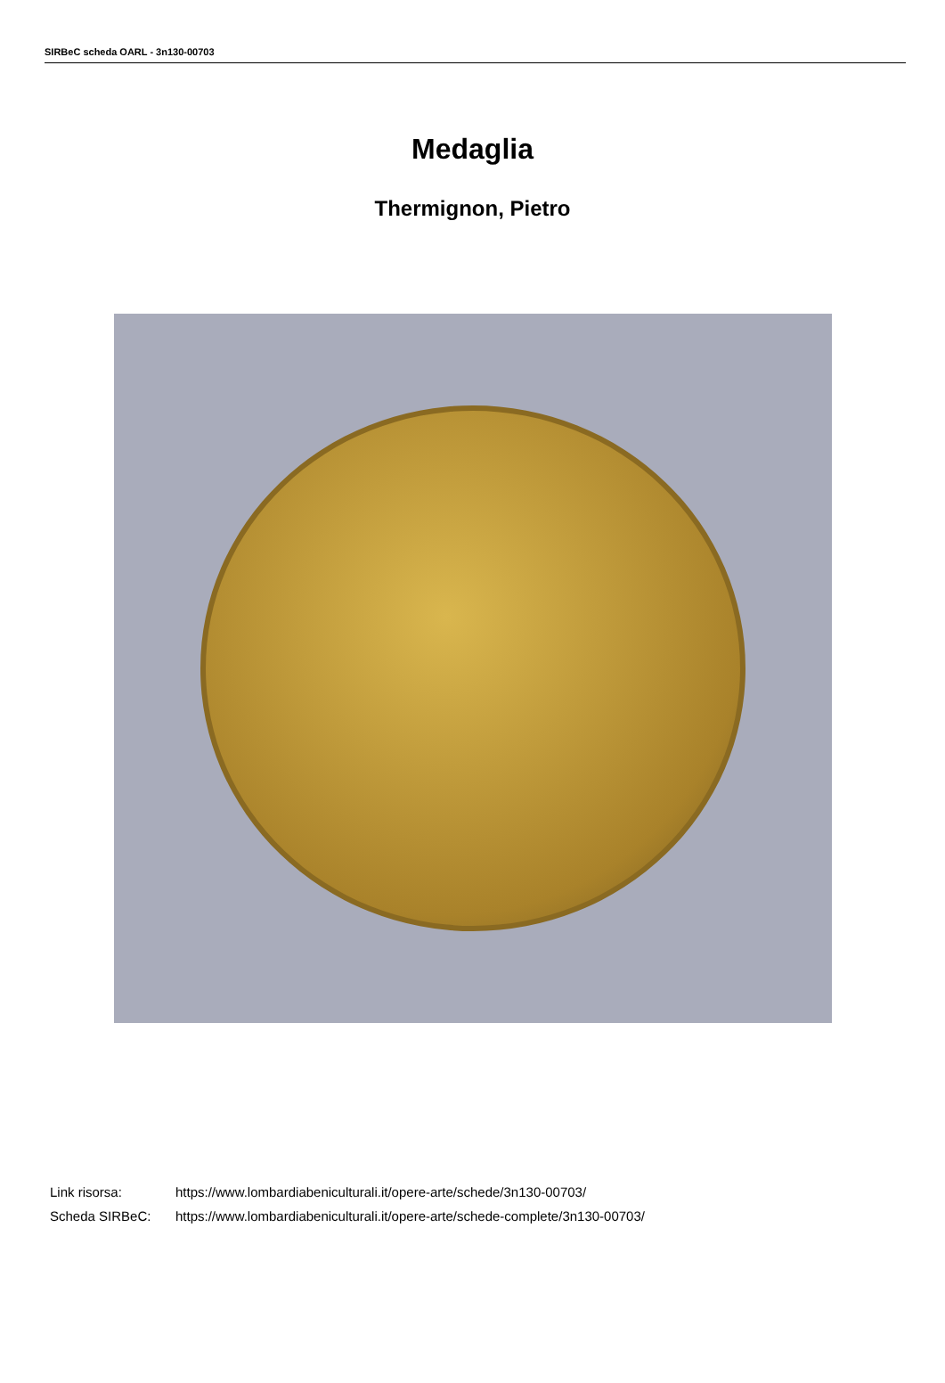SIRBeC scheda OARL - 3n130-00703
Medaglia
Thermignon, Pietro
| Link risorsa: | https://www.lombardiabeniculturali.it/opere-arte/schede/3n130-00703/ |
| Scheda SIRBeC: | https://www.lombardiabeniculturali.it/opere-arte/schede-complete/3n130-00703/ |